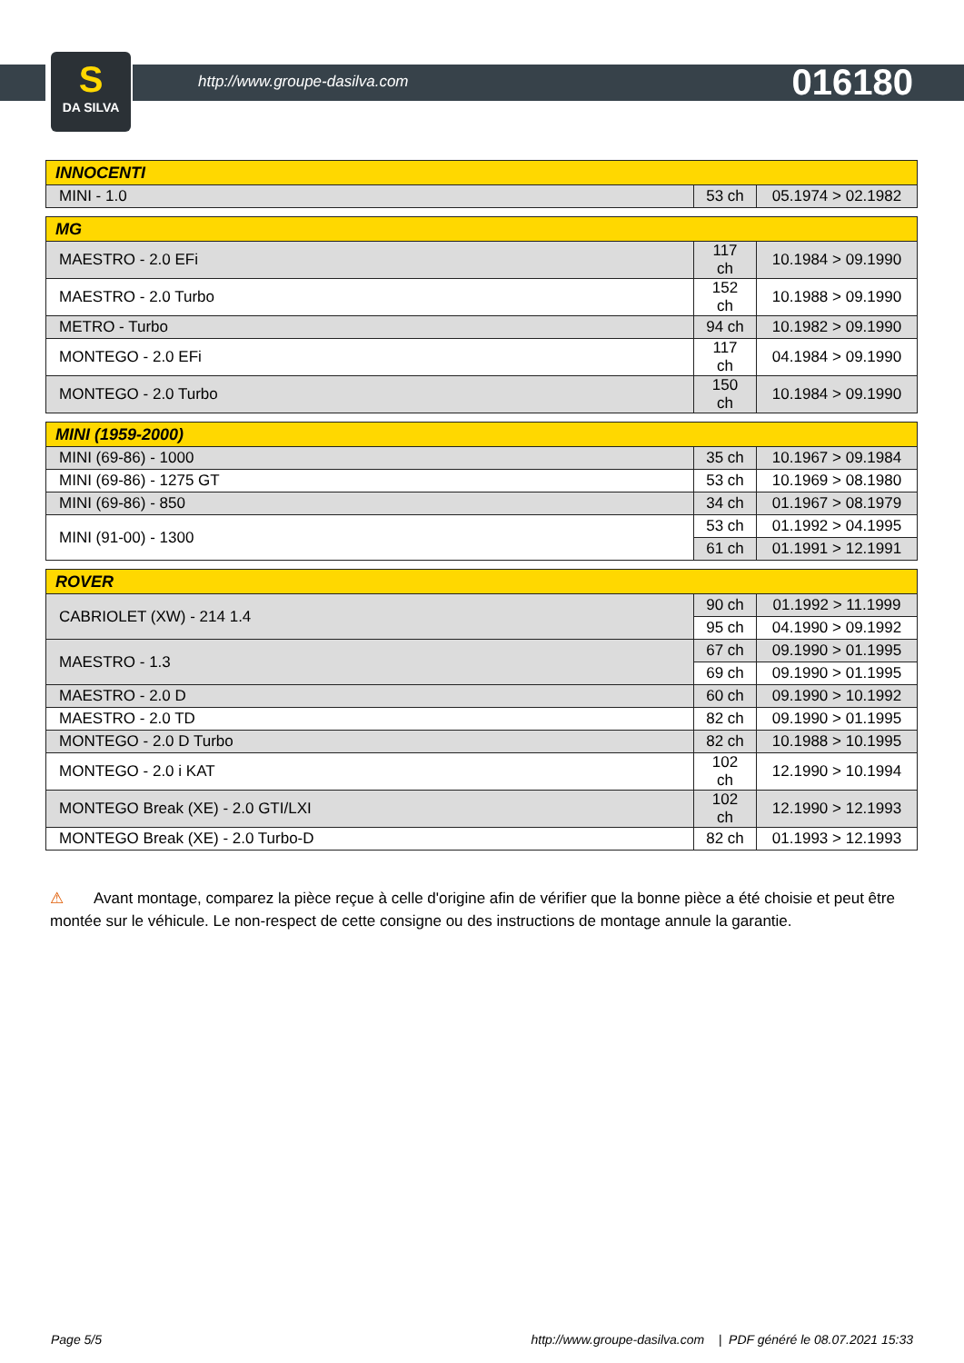S
DA SILVA
http://www.groupe-dasilva.com 016180
| INNOCENTI | | |
| --- | --- | --- |
| MINI - 1.0 | 53 ch | 05.1974 > 02.1982 |
| MG | | |
| --- | --- | --- |
| MAESTRO - 2.0 EFi | 117 ch | 10.1984 > 09.1990 |
| MAESTRO - 2.0 Turbo | 152 ch | 10.1988 > 09.1990 |
| METRO - Turbo | 94 ch | 10.1982 > 09.1990 |
| MONTEGO - 2.0 EFi | 117 ch | 04.1984 > 09.1990 |
| MONTEGO - 2.0 Turbo | 150 ch | 10.1984 > 09.1990 |
| MINI (1959-2000) | | |
| --- | --- | --- |
| MINI (69-86) - 1000 | 35 ch | 10.1967 > 09.1984 |
| MINI (69-86) - 1275 GT | 53 ch | 10.1969 > 08.1980 |
| MINI (69-86) - 850 | 34 ch | 01.1967 > 08.1979 |
| MINI (91-00) - 1300 | 53 ch | 01.1992 > 04.1995 |
| | 61 ch | 01.1991 > 12.1991 |
| ROVER | | |
| --- | --- | --- |
| CABRIOLET (XW) - 214 1.4 | 90 ch | 01.1992 > 11.1999 |
| | 95 ch | 04.1990 > 09.1992 |
| MAESTRO - 1.3 | 67 ch | 09.1990 > 01.1995 |
| | 69 ch | 09.1990 > 01.1995 |
| MAESTRO - 2.0 D | 60 ch | 09.1990 > 10.1992 |
| MAESTRO - 2.0 TD | 82 ch | 09.1990 > 01.1995 |
| MONTEGO - 2.0 D Turbo | 82 ch | 10.1988 > 10.1995 |
| MONTEGO - 2.0 i KAT | 102 ch | 12.1990 > 10.1994 |
| MONTEGO Break (XE) - 2.0 GTI/LXI | 102 ch | 12.1990 > 12.1993 |
| MONTEGO Break (XE) - 2.0 Turbo-D | 82 ch | 01.1993 > 12.1993 |
⚠ Avant montage, comparez la pièce reçue à celle d'origine afin de vérifier que la bonne pièce a été choisie et peut être montée sur le véhicule. Le non-respect de cette consigne ou des instructions de montage annule la garantie.
Page 5/5 http://www.groupe-dasilva.com | PDF généré le 08.07.2021 15:33